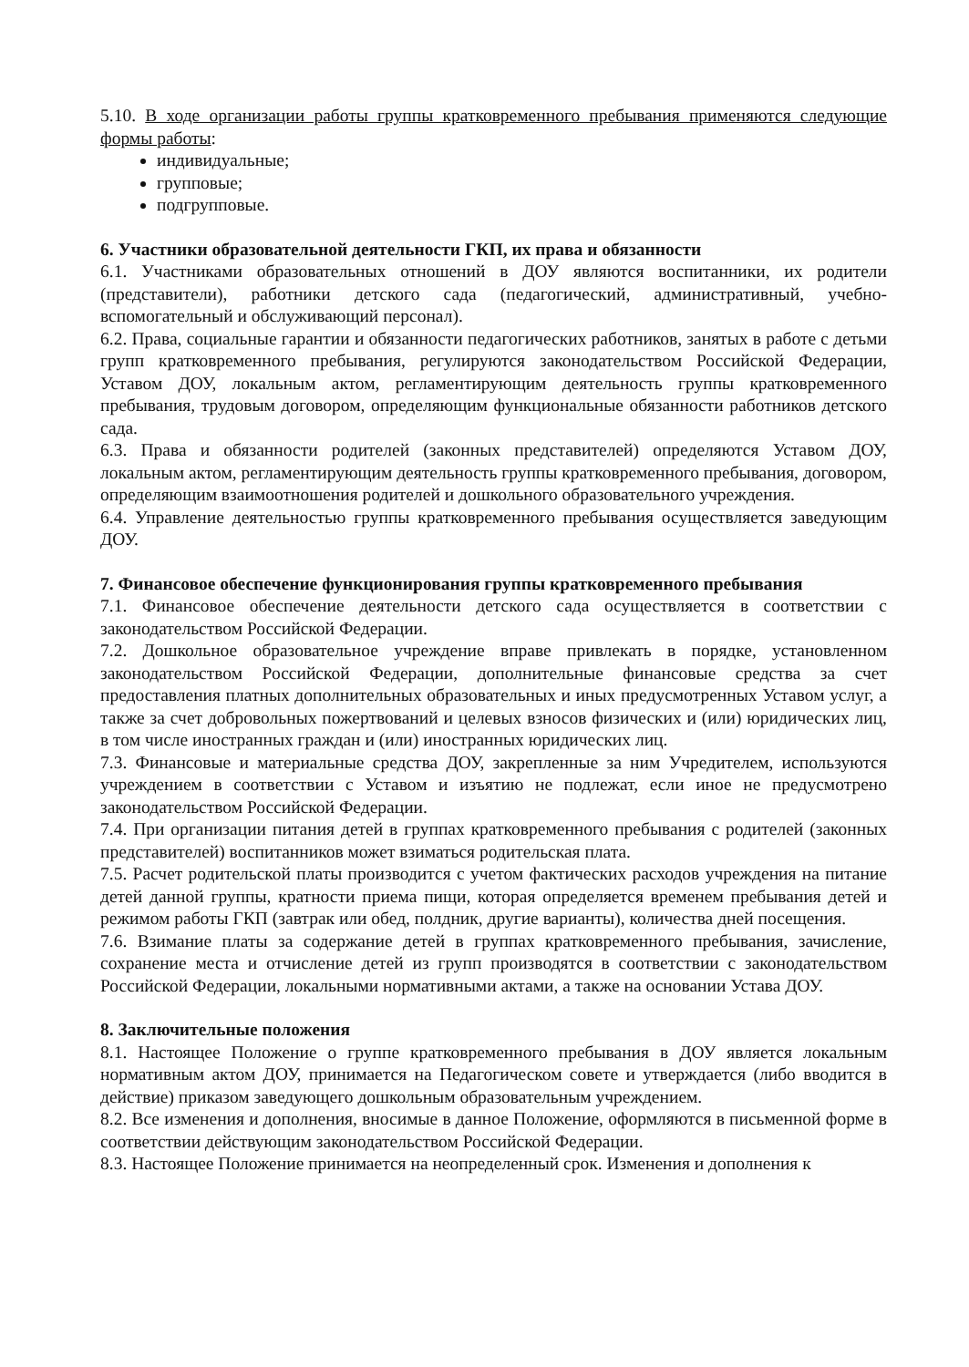5.10. В ходе организации работы группы кратковременного пребывания применяются следующие формы работы:
индивидуальные;
групповые;
подгрупповые.
6. Участники образовательной деятельности ГКП, их права и обязанности
6.1. Участниками образовательных отношений в ДОУ являются воспитанники, их родители (представители), работники детского сада (педагогический, административный, учебно-вспомогательный и обслуживающий персонал).
6.2. Права, социальные гарантии и обязанности педагогических работников, занятых в работе с детьми групп кратковременного пребывания, регулируются законодательством Российской Федерации, Уставом ДОУ, локальным актом, регламентирующим деятельность группы кратковременного пребывания, трудовым договором, определяющим функциональные обязанности работников детского сада.
6.3. Права и обязанности родителей (законных представителей) определяются Уставом ДОУ, локальным актом, регламентирующим деятельность группы кратковременного пребывания, договором, определяющим взаимоотношения родителей и дошкольного образовательного учреждения.
6.4. Управление деятельностью группы кратковременного пребывания осуществляется заведующим ДОУ.
7. Финансовое обеспечение функционирования группы кратковременного пребывания
7.1. Финансовое обеспечение деятельности детского сада осуществляется в соответствии с законодательством Российской Федерации.
7.2. Дошкольное образовательное учреждение вправе привлекать в порядке, установленном законодательством Российской Федерации, дополнительные финансовые средства за счет предоставления платных дополнительных образовательных и иных предусмотренных Уставом услуг, а также за счет добровольных пожертвований и целевых взносов физических и (или) юридических лиц, в том числе иностранных граждан и (или) иностранных юридических лиц.
7.3. Финансовые и материальные средства ДОУ, закрепленные за ним Учредителем, используются учреждением в соответствии с Уставом и изъятию не подлежат, если иное не предусмотрено законодательством Российской Федерации.
7.4. При организации питания детей в группах кратковременного пребывания с родителей (законных представителей) воспитанников может взиматься родительская плата.
7.5. Расчет родительской платы производится с учетом фактических расходов учреждения на питание детей данной группы, кратности приема пищи, которая определяется временем пребывания детей и режимом работы ГКП (завтрак или обед, полдник, другие варианты), количества дней посещения.
7.6. Взимание платы за содержание детей в группах кратковременного пребывания, зачисление, сохранение места и отчисление детей из групп производятся в соответствии с законодательством Российской Федерации, локальными нормативными актами, а также на основании Устава ДОУ.
8. Заключительные положения
8.1. Настоящее Положение о группе кратковременного пребывания в ДОУ является локальным нормативным актом ДОУ, принимается на Педагогическом совете и утверждается (либо вводится в действие) приказом заведующего дошкольным образовательным учреждением.
8.2. Все изменения и дополнения, вносимые в данное Положение, оформляются в письменной форме в соответствии действующим законодательством Российской Федерации.
8.3. Настоящее Положение принимается на неопределенный срок. Изменения и дополнения к